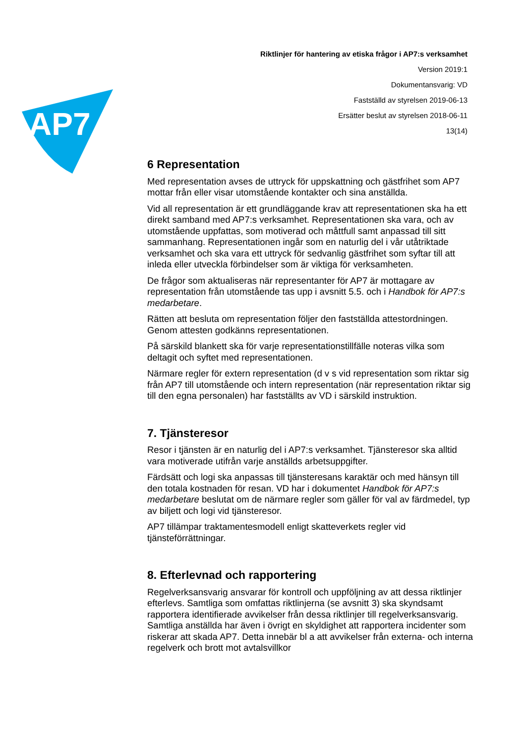AP7
Riktlinjer för hantering av etiska frågor i AP7:s verksamhet
Version 2019:1
Dokumentansvarig: VD
Fastställd av styrelsen 2019-06-13
Ersätter beslut av styrelsen 2018-06-11
13(14)
6 Representation
Med representation avses de uttryck för uppskattning och gästfrihet som AP7 mottar från eller visar utomstående kontakter och sina anställda.
Vid all representation är ett grundläggande krav att representationen ska ha ett direkt samband med AP7:s verksamhet. Representationen ska vara, och av utomstående uppfattas, som motiverad och måttfull samt anpassad till sitt sammanhang. Representationen ingår som en naturlig del i vår utåtriktade verksamhet och ska vara ett uttryck för sedvanlig gästfrihet som syftar till att inleda eller utveckla förbindelser som är viktiga för verksamheten.
De frågor som aktualiseras när representanter för AP7 är mottagare av representation från utomstående tas upp i avsnitt 5.5. och i Handbok för AP7:s medarbetare.
Rätten att besluta om representation följer den fastställda attestordningen. Genom attesten godkänns representationen.
På särskild blankett ska för varje representationstillfälle noteras vilka som deltagit och syftet med representationen.
Närmare regler för extern representation (d v s vid representation som riktar sig från AP7 till utomstående och intern representation (när representation riktar sig till den egna personalen) har fastställts av VD i särskild instruktion.
7. Tjänsteresor
Resor i tjänsten är en naturlig del i AP7:s verksamhet. Tjänsteresor ska alltid vara motiverade utifrån varje anställds arbetsuppgifter.
Färdsätt och logi ska anpassas till tjänsteresans karaktär och med hänsyn till den totala kostnaden för resan. VD har i dokumentet Handbok för AP7:s medarbetare beslutat om de närmare regler som gäller för val av färdmedel, typ av biljett och logi vid tjänsteresor.
AP7 tillämpar traktamentesmodell enligt skatteverkets regler vid tjänsteförrättningar.
8. Efterlevnad och rapportering
Regelverksansvarig ansvarar för kontroll och uppföljning av att dessa riktlinjer efterlevs. Samtliga som omfattas riktlinjerna (se avsnitt 3) ska skyndsamt rapportera identifierade avvikelser från dessa riktlinjer till regelverksansvarig. Samtliga anställda har även i övrigt en skyldighet att rapportera incidenter som riskerar att skada AP7. Detta innebär bl a att avvikelser från externa- och interna regelverk och brott mot avtalsvillkor